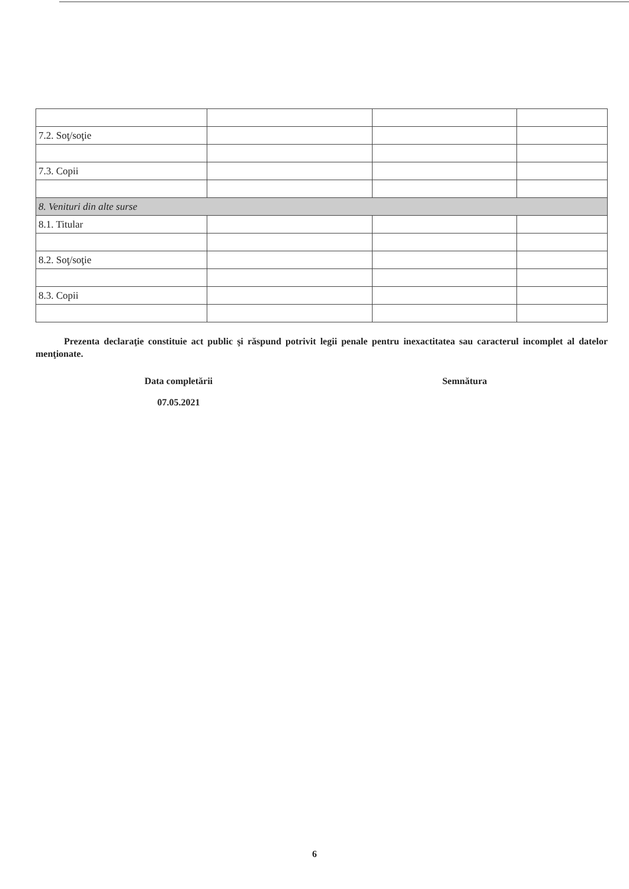| 7.2. Soţ/soţie | | | |
| 7.3. Copii | | | |
| 8. Venituri din alte surse | | | |
| 8.1. Titular | | | |
| 8.2. Soţ/soţie | | | |
| 8.3. Copii | | | |
Prezenta declaraţie constituie act public şi răspund potrivit legii penale pentru inexactitatea sau caracterul incomplet al datelor menţionate.
Data completării
07.05.2021
Semnătura
6